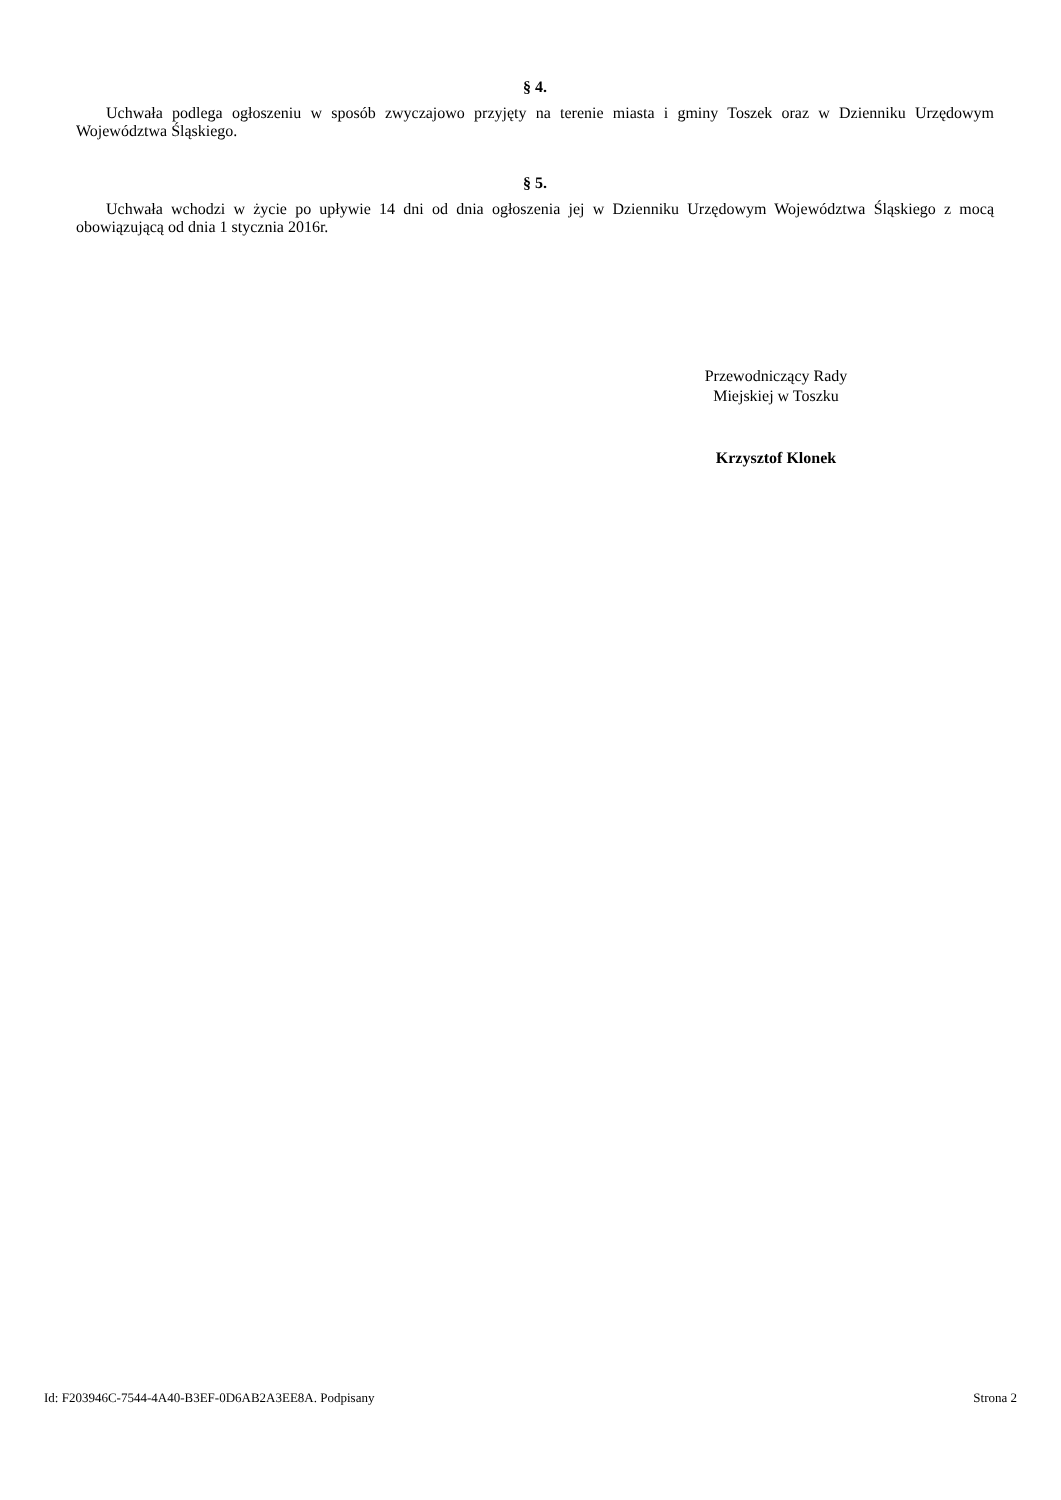§ 4.
Uchwała podlega ogłoszeniu w sposób zwyczajowo przyjęty na terenie miasta i gminy Toszek oraz w Dzienniku Urzędowym Województwa Śląskiego.
§ 5.
Uchwała wchodzi w życie po upływie 14 dni od dnia ogłoszenia jej w Dzienniku Urzędowym Województwa Śląskiego z mocą obowiązującą od dnia 1 stycznia 2016r.
Przewodniczący Rady
Miejskiej w Toszku
Krzysztof Klonek
Id: F203946C-7544-4A40-B3EF-0D6AB2A3EE8A. Podpisany Strona 2